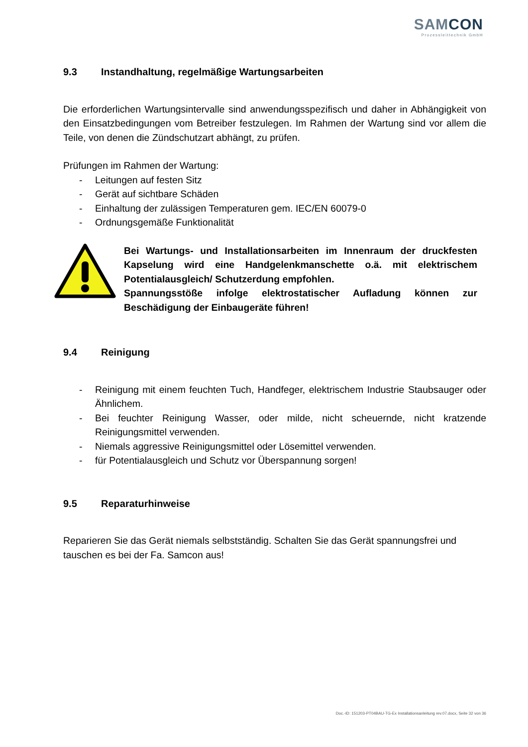SAMCON
Prozessleittechnik GmbH
9.3 Instandhaltung, regelmäßige Wartungsarbeiten
Die erforderlichen Wartungsintervalle sind anwendungsspezifisch und daher in Abhängigkeit von den Einsatzbedingungen vom Betreiber festzulegen. Im Rahmen der Wartung sind vor allem die Teile, von denen die Zündschutzart abhängt, zu prüfen.
Prüfungen im Rahmen der Wartung:
- Leitungen auf festen Sitz
- Gerät auf sichtbare Schäden
- Einhaltung der zulässigen Temperaturen gem. IEC/EN 60079-0
- Ordnungsgemäße Funktionalität
Bei Wartungs- und Installationsarbeiten im Innenraum der druckfesten Kapselung wird eine Handgelenkmanschette o.ä. mit elektrischem Potentialausgleich/ Schutzerdung empfohlen.
Spannungsstöße infolge elektrostatischer Aufladung können zur Beschädigung der Einbaugeräte führen!
9.4 Reinigung
- Reinigung mit einem feuchten Tuch, Handfeger, elektrischem Industrie Staubsauger oder Ähnlichem.
- Bei feuchter Reinigung Wasser, oder milde, nicht scheuernde, nicht kratzende Reinigungsmittel verwenden.
- Niemals aggressive Reinigungsmittel oder Lösemittel verwenden.
- für Potentialausgleich und Schutz vor Überspannung sorgen!
9.5 Reparaturhinweise
Reparieren Sie das Gerät niemals selbstständig. Schalten Sie das Gerät spannungsfrei und tauschen es bei der Fa. Samcon aus!
Doc.-ID: 151203-PT04BAU-TG-Ex Installationsanleitung rev.07.docx, Seite 32 von 36